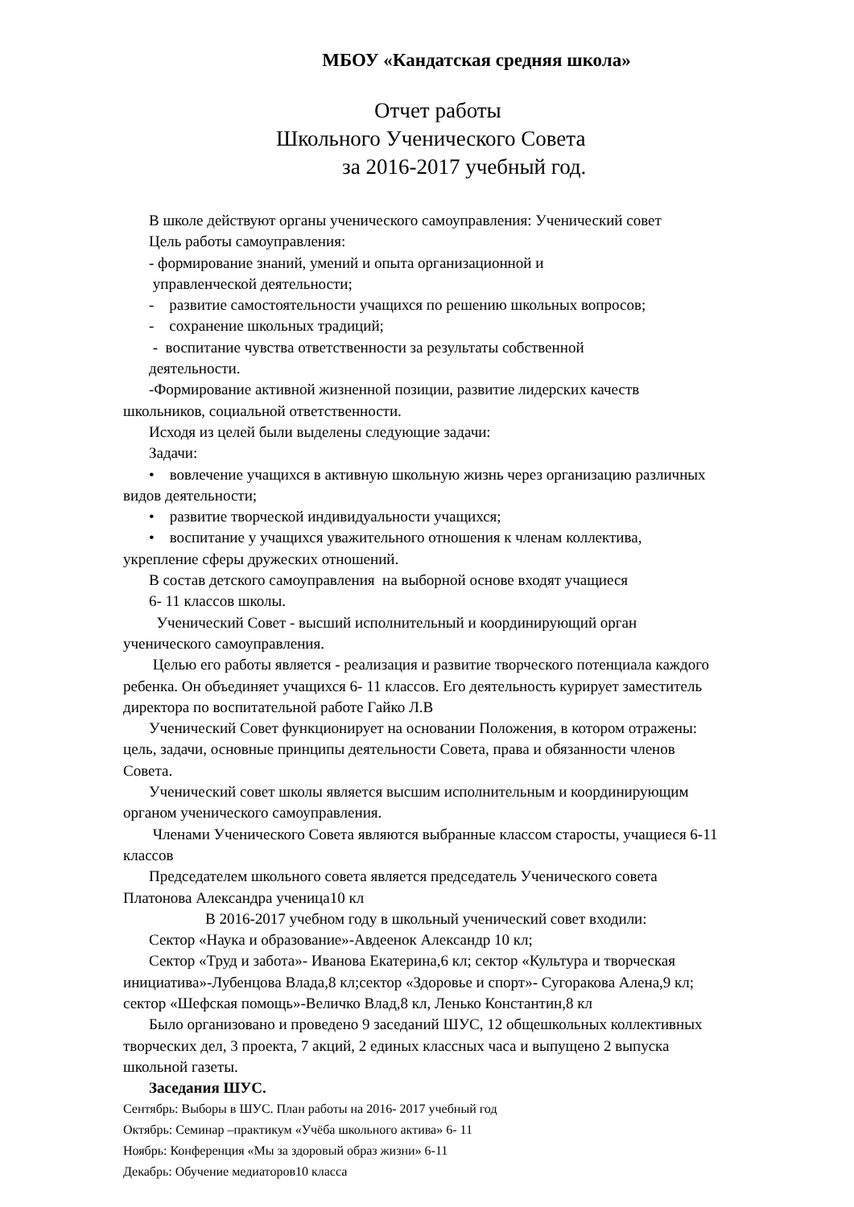МБОУ «Кандатская средняя школа»
Отчет работы
Школьного Ученического Совета
за 2016-2017 учебный год.
В школе действуют органы ученического самоуправления: Ученический совет
Цель работы самоуправления:
- формирование знаний, умений и опыта организационной и
управленческой деятельности;
- развитие самостоятельности учащихся по решению школьных вопросов;
- сохранение школьных традиций;
- воспитание чувства ответственности за результаты собственной
деятельности.
-Формирование активной жизненной позиции, развитие лидерских качеств
школьников, социальной ответственности.
Исходя из целей были выделены следующие задачи:
Задачи:
• вовлечение учащихся в активную школьную жизнь через организацию различных
видов деятельности;
• развитие творческой индивидуальности учащихся;
• воспитание у учащихся уважительного отношения к членам коллектива,
укрепление сферы дружеских отношений.
В состав детского самоуправления на выборной основе входят учащиеся
6- 11 классов школы.
Ученический Совет - высший исполнительный и координирующий орган
ученического самоуправления.
Целью его работы является - реализация и развитие творческого потенциала каждого
ребенка. Он объединяет учащихся 6- 11 классов. Его деятельность курирует заместитель
директора по воспитательной работе Гайко Л.В
Ученический Совет функционирует на основании Положения, в котором отражены:
цель, задачи, основные принципы деятельности Совета, права и обязанности членов
Совета.
Ученический совет школы является высшим исполнительным и координирующим
органом ученического самоуправления.
Членами Ученического Совета являются выбранные классом старосты, учащиеся 6-11
классов
Председателем школьного совета является председатель Ученического совета
Платонова Александра ученица10 кл
В 2016-2017 учебном году в школьный ученический совет входили:
Сектор «Наука и образование»-Авдеенок Александр 10 кл;
Сектор «Труд и забота»- Иванова Екатерина,6 кл; сектор «Культура и творческая
инициатива»-Лубенцова Влада,8 кл;сектор «Здоровье и спорт»- Сугоракова Алена,9 кл;
сектор «Шефская помощь»-Величко Влад,8 кл, Ленько Константин,8 кл
Было организовано и проведено 9 заседаний ШУС, 12 общешкольных коллективных
творческих дел, 3 проекта, 7 акций, 2 единых классных часа и выпущено 2 выпуска
школьной газеты.
Заседания ШУС.
Сентябрь: Выборы в ШУС. План работы на 2016- 2017 учебный год
Октябрь: Семинар –практикум «Учёба школьного актива» 6- 11
Ноябрь: Конференция «Мы за здоровый образ жизни» 6-11
Декабрь: Обучение медиаторов10 класса